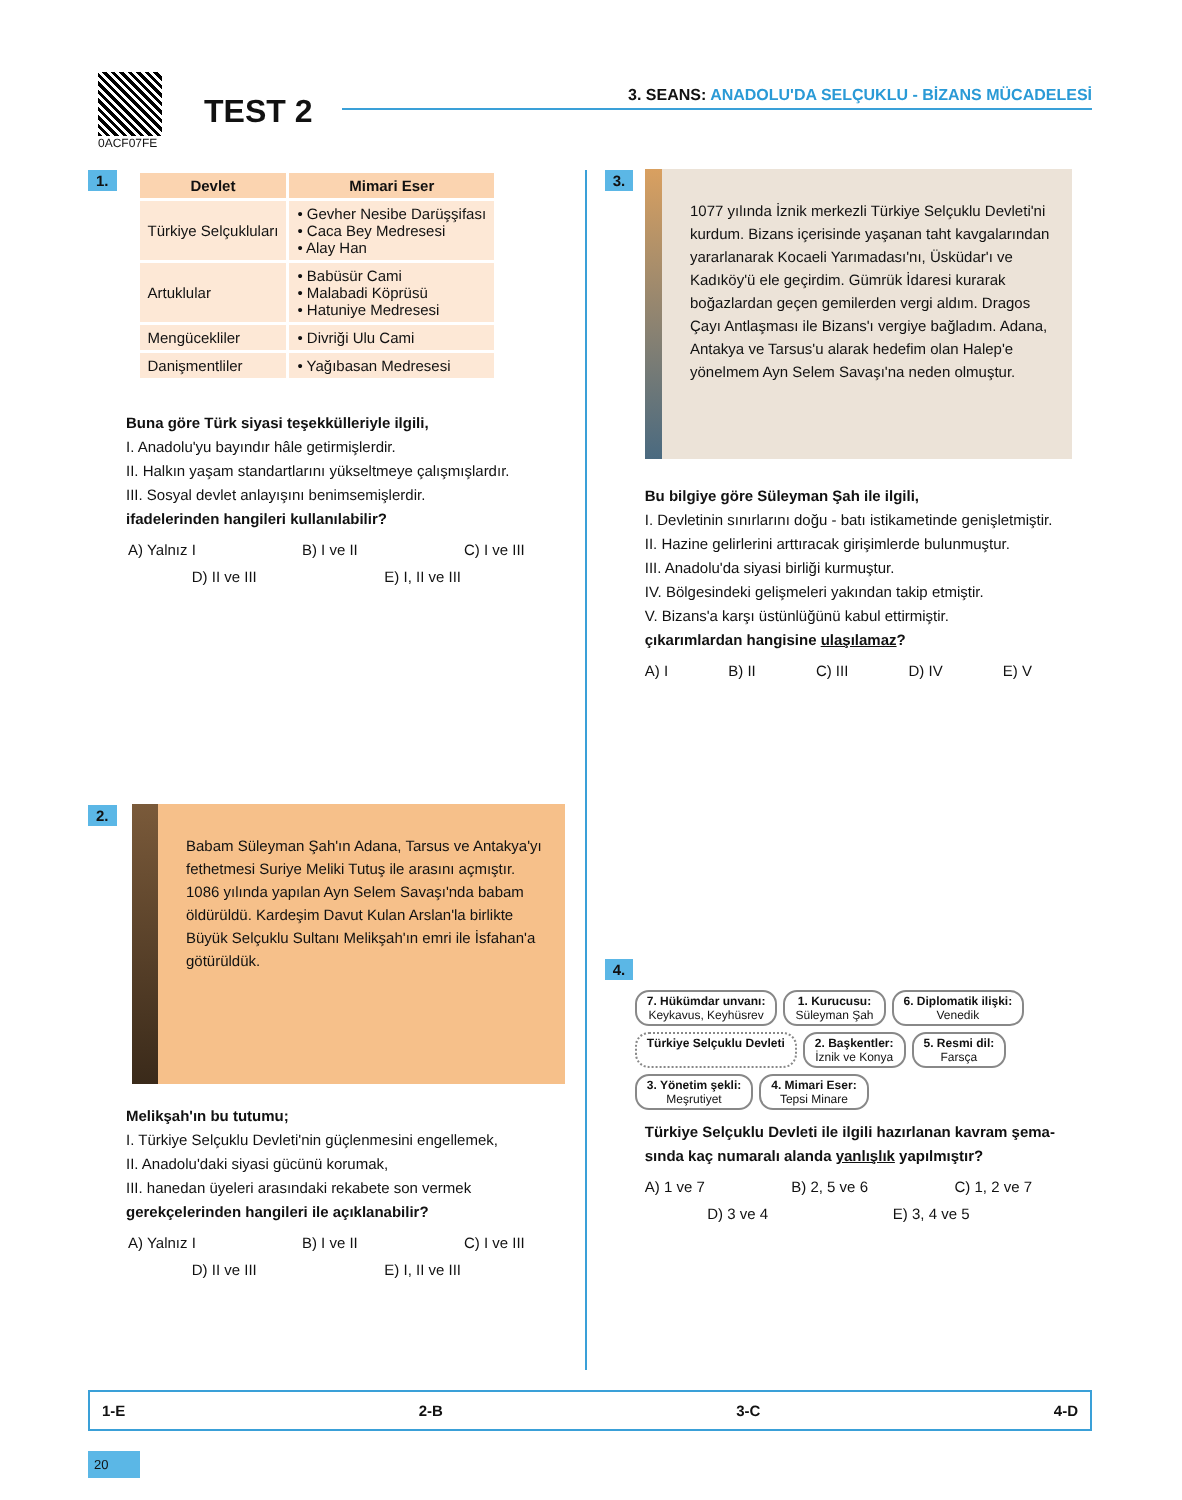0ACF07FE
TEST 2
3. SEANS: ANADOLU'DA SELÇUKLU - BİZANS MÜCADELESİ
1.
| Devlet | Mimari Eser |
| --- | --- |
| Türkiye Selçukluları | • Gevher Nesibe Darüşşifası • Caca Bey Medresesi • Alay Han |
| Artuklular | • Babüsür Cami • Malabadi Köprüsü • Hatuniye Medresesi |
| Mengücekliler | • Divriği Ulu Cami |
| Danişmentliler | • Yağıbasan Medresesi |
Buna göre Türk siyasi teşekkülleriyle ilgili,
I. Anadolu'yu bayındır hâle getirmişlerdir.
II. Halkın yaşam standartlarını yükseltmeye çalışmışlardır.
III. Sosyal devlet anlayışını benimsemişlerdir.
ifadelerinden hangileri kullanılabilir?
A) Yalnız I B) I ve II C) I ve III
D) II ve III E) I, II ve III
2.
Babam Süleyman Şah'ın Adana, Tarsus ve Antakya'yı fethetmesi Suriye Meliki Tutuş ile arasını açmıştır. 1086 yılında yapılan Ayn Selem Savaşı'nda babam öldürüldü. Kardeşim Davut Kulan Arslan'la birlikte Büyük Selçuklu Sultanı Melikşah'ın emri ile İsfahan'a götürüldük.
Melikşah'ın bu tutumu;
I. Türkiye Selçuklu Devleti'nin güçlenmesini engellemek,
II. Anadolu'daki siyasi gücünü korumak,
III. hanedan üyeleri arasındaki rekabete son vermek
gerekçelerinden hangileri ile açıklanabilir?
A) Yalnız I B) I ve II C) I ve III
D) II ve III E) I, II ve III
3.
1077 yılında İznik merkezli Türkiye Selçuklu Devleti'ni kurdum. Bizans içerisinde yaşanan taht kavgalarından yararlanarak Kocaeli Yarımadası'nı, Üsküdar'ı ve Kadıköy'ü ele geçirdim. Gümrük İdaresi kurarak boğazlardan geçen gemilerden vergi aldım. Dragos Çayı Antlaşması ile Bizans'ı vergiye bağladım. Adana, Antakya ve Tarsus'u alarak hedefim olan Halep'e yönelmem Ayn Selem Savaşı'na neden olmuştur.
Bu bilgiye göre Süleyman Şah ile ilgili,
I. Devletinin sınırlarını doğu - batı istikametinde genişletmiştir.
II. Hazine gelirlerini arttıracak girişimlerde bulunmuştur.
III. Anadolu'da siyasi birliği kurmuştur.
IV. Bölgesindeki gelişmeleri yakından takip etmiştir.
V. Bizans'a karşı üstünlüğünü kabul ettirmiştir.
çıkarımlardan hangisine ulaşılamaz?
A) I B) II C) III D) IV E) V
4.
7. Hükümdar unvanı:
Keykavus, Keyhüsrev
1. Kurucusu:
Süleyman Şah
6. Diplomatik ilişki:
Venedik
Türkiye Selçuklu Devleti
2. Başkentler:
İznik ve Konya
5. Resmi dil:
Farsça
3. Yönetim şekli:
Meşrutiyet
4. Mimari Eser:
Tepsi Minare
Türkiye Selçuklu Devleti ile ilgili hazırlanan kavram şema-sında kaç numaralı alanda yanlışlık yapılmıştır?
A) 1 ve 7 B) 2, 5 ve 6 C) 1, 2 ve 7
D) 3 ve 4 E) 3, 4 ve 5
1-E 2-B 3-C 4-D
20